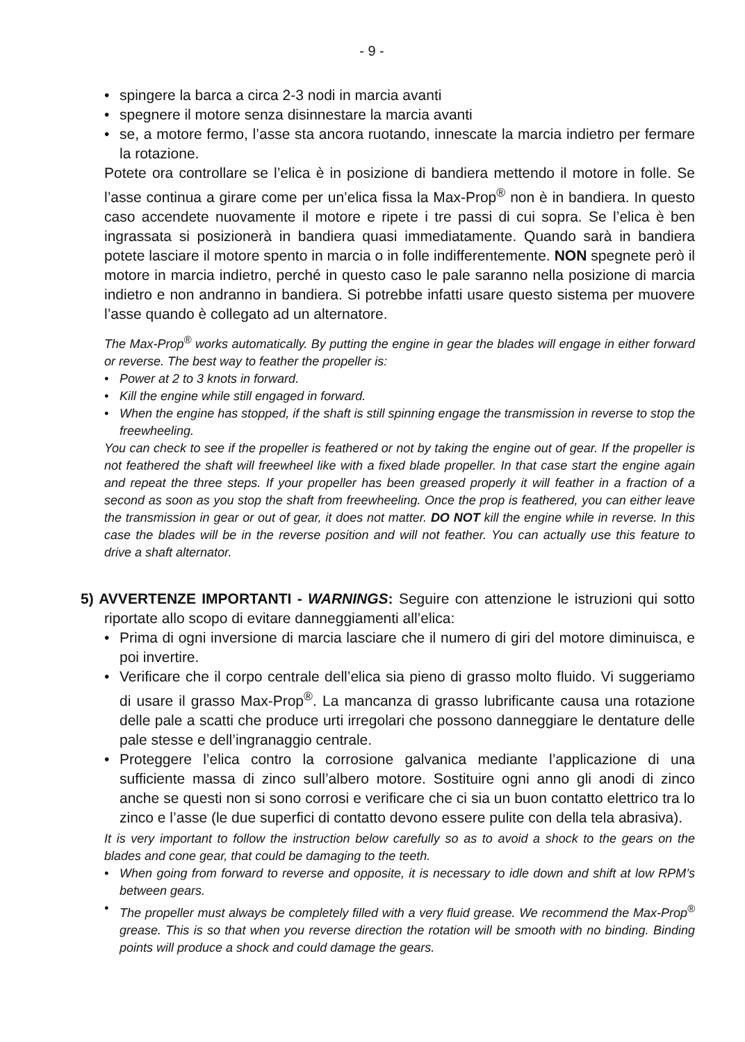- 9 -
• spingere la barca a circa 2-3 nodi in marcia avanti
• spegnere il motore senza disinnestare la marcia avanti
• se, a motore fermo, l’asse sta ancora ruotando, innescate la marcia indietro per fermare la rotazione.
Potete ora controllare se l’elica è in posizione di bandiera mettendo il motore in folle. Se l’asse continua a girare come per un’elica fissa la Max-Prop<sup>®</sup> non è in bandiera. In questo caso accendete nuovamente il motore e ripete i tre passi di cui sopra. Se l’elica è ben ingrassata si posizionerà in bandiera quasi immediatamente. Quando sarà in bandiera potete lasciare il motore spento in marcia o in folle indifferentemente. NON spegnete però il motore in marcia indietro, perché in questo caso le pale saranno nella posizione di marcia indietro e non andranno in bandiera. Si potrebbe infatti usare questo sistema per muovere l’asse quando è collegato ad un alternatore.
The Max-Prop<sup>®</sup> works automatically. By putting the engine in gear the blades will engage in either forward or reverse. The best way to feather the propeller is:
• Power at 2 to 3 knots in forward.
• Kill the engine while still engaged in forward.
• When the engine has stopped, if the shaft is still spinning engage the transmission in reverse to stop the freewheeling.
You can check to see if the propeller is feathered or not by taking the engine out of gear. If the propeller is not feathered the shaft will freewheel like with a fixed blade propeller. In that case start the engine again and repeat the three steps. If your propeller has been greased properly it will feather in a fraction of a second as soon as you stop the shaft from freewheeling. Once the prop is feathered, you can either leave the transmission in gear or out of gear, it does not matter. DO NOT kill the engine while in reverse. In this case the blades will be in the reverse position and will not feather. You can actually use this feature to drive a shaft alternator.
5) AVVERTENZE IMPORTANTI - WARNINGS: Seguire con attenzione le istruzioni qui sotto riportate allo scopo di evitare danneggiamenti all’elica:
• Prima di ogni inversione di marcia lasciare che il numero di giri del motore diminuisca, e poi invertire.
• Verificare che il corpo centrale dell’elica sia pieno di grasso molto fluido. Vi suggeriamo di usare il grasso Max-Prop<sup>®</sup>. La mancanza di grasso lubrificante causa una rotazione delle pale a scatti che produce urti irregolari che possono danneggiare le dentature delle pale stesse e dell’ingranaggio centrale.
• Proteggere l’elica contro la corrosione galvanica mediante l’applicazione di una sufficiente massa di zinco sull’albero motore. Sostituire ogni anno gli anodi di zinco anche se questi non si sono corrosi e verificare che ci sia un buon contatto elettrico tra lo zinco e l’asse (le due superfici di contatto devono essere pulite con della tela abrasiva).
It is very important to follow the instruction below carefully so as to avoid a shock to the gears on the blades and cone gear, that could be damaging to the teeth.
• When going from forward to reverse and opposite, it is necessary to idle down and shift at low RPM’s between gears.
• The propeller must always be completely filled with a very fluid grease. We recommend the Max-Prop<sup>®</sup> grease. This is so that when you reverse direction the rotation will be smooth with no binding. Binding points will produce a shock and could damage the gears.